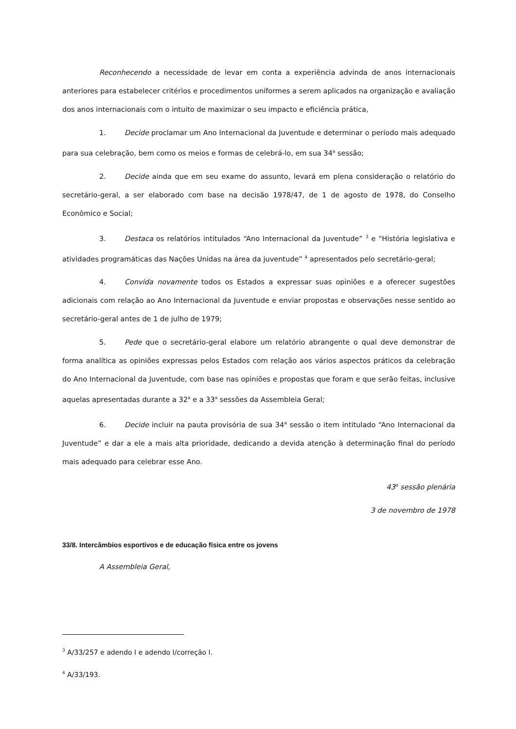Reconhecendo a necessidade de levar em conta a experiência advinda de anos internacionais anteriores para estabelecer critérios e procedimentos uniformes a serem aplicados na organização e avaliação dos anos internacionais com o intuito de maximizar o seu impacto e eficiência prática,
1. Decide proclamar um Ano Internacional da Juventude e determinar o período mais adequado para sua celebração, bem como os meios e formas de celebrá-lo, em sua 34<sup>a</sup> sessão;
2. Decide ainda que em seu exame do assunto, levará em plena consideração o relatório do secretário-geral, a ser elaborado com base na decisão 1978/47, de 1 de agosto de 1978, do Conselho Econômico e Social;
3. Destaca os relatórios intitulados “Ano Internacional da Juventude” <sup>3</sup> e "História legislativa e atividades programáticas das Nações Unidas na área da juventude” <sup>4</sup> apresentados pelo secretário-geral;
4. Convida novamente todos os Estados a expressar suas opiniões e a oferecer sugestões adicionais com relação ao Ano Internacional da Juventude e enviar propostas e observações nesse sentido ao secretário-geral antes de 1 de julho de 1979;
5. Pede que o secretário-geral elabore um relatório abrangente o qual deve demonstrar de forma analítica as opiniões expressas pelos Estados com relação aos vários aspectos práticos da celebração do Ano Internacional da Juventude, com base nas opiniões e propostas que foram e que serão feitas, inclusive aquelas apresentadas durante a 32<sup>a</sup> e a 33<sup>a</sup> sessões da Assembleia Geral;
6. Decide incluir na pauta provisória de sua 34<sup>a</sup> sessão o item intitulado “Ano Internacional da Juventude” e dar a ele a mais alta prioridade, dedicando a devida atenção à determinação final do período mais adequado para celebrar esse Ano.
43<sup>a</sup> sessão plenária
3 de novembro de 1978
33/8. Intercâmbios esportivos e de educação física entre os jovens
A Assembleia Geral,
<sup>3</sup> A/33/257 e adendo I e adendo I/correção I.
<sup>4</sup> A/33/193.